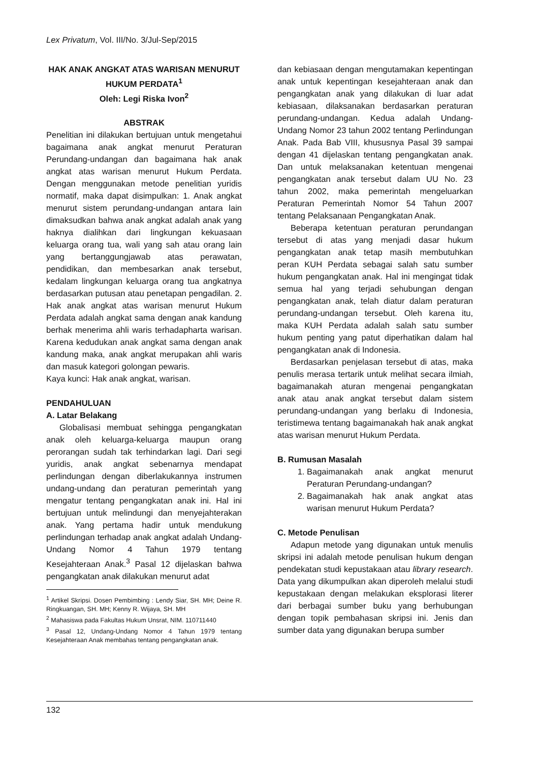Lex Privatum, Vol. III/No. 3/Jul-Sep/2015
HAK ANAK ANGKAT ATAS WARISAN MENURUT
HUKUM PERDATA<sup>1</sup>
Oleh: Legi Riska Ivon<sup>2</sup>
ABSTRAK
Penelitian ini dilakukan bertujuan untuk mengetahui bagaimana anak angkat menurut Peraturan Perundang-undangan dan bagaimana hak anak angkat atas warisan menurut Hukum Perdata. Dengan menggunakan metode penelitian yuridis normatif, maka dapat disimpulkan: 1. Anak angkat menurut sistem perundang-undangan antara lain dimaksudkan bahwa anak angkat adalah anak yang haknya dialihkan dari lingkungan kekuasaan keluarga orang tua, wali yang sah atau orang lain yang bertanggungjawab atas perawatan, pendidikan, dan membesarkan anak tersebut, kedalam lingkungan keluarga orang tua angkatnya berdasarkan putusan atau penetapan pengadilan. 2. Hak anak angkat atas warisan menurut Hukum Perdata adalah angkat sama dengan anak kandung berhak menerima ahli waris terhadapharta warisan. Karena kedudukan anak angkat sama dengan anak kandung maka, anak angkat merupakan ahli waris dan masuk kategori golongan pewaris.
Kaya kunci: Hak anak angkat, warisan.
PENDAHULUAN
A. Latar Belakang
Globalisasi membuat sehingga pengangkatan anak oleh keluarga-keluarga maupun orang perorangan sudah tak terhindarkan lagi. Dari segi yuridis, anak angkat sebenarnya mendapat perlindungan dengan diberlakukannya instrumen undang-undang dan peraturan pemerintah yang mengatur tentang pengangkatan anak ini. Hal ini bertujuan untuk melindungi dan menyejahterakan anak. Yang pertama hadir untuk mendukung perlindungan terhadap anak angkat adalah Undang-Undang Nomor 4 Tahun 1979 tentang Kesejahteraan Anak.<sup>3</sup> Pasal 12 dijelaskan bahwa pengangkatan anak dilakukan menurut adat
<sup>1</sup> Artikel Skripsi. Dosen Pembimbing : Lendy Siar, SH. MH; Deine R. Ringkuangan, SH. MH; Kenny R. Wijaya, SH. MH
<sup>2</sup> Mahasiswa pada Fakultas Hukum Unsrat, NIM. 110711440
<sup>3</sup> Pasal 12, Undang-Undang Nomor 4 Tahun 1979 tentang Kesejahteraan Anak membahas tentang pengangkatan anak.
dan kebiasaan dengan mengutamakan kepentingan anak untuk kepentingan kesejahteraan anak dan pengangkatan anak yang dilakukan di luar adat kebiasaan, dilaksanakan berdasarkan peraturan perundang-undangan. Kedua adalah Undang-Undang Nomor 23 tahun 2002 tentang Perlindungan Anak. Pada Bab VIII, khususnya Pasal 39 sampai dengan 41 dijelaskan tentang pengangkatan anak. Dan untuk melaksanakan ketentuan mengenai pengangkatan anak tersebut dalam UU No. 23 tahun 2002, maka pemerintah mengeluarkan Peraturan Pemerintah Nomor 54 Tahun 2007 tentang Pelaksanaan Pengangkatan Anak.
Beberapa ketentuan peraturan perundangan tersebut di atas yang menjadi dasar hukum pengangkatan anak tetap masih membutuhkan peran KUH Perdata sebagai salah satu sumber hukum pengangkatan anak. Hal ini mengingat tidak semua hal yang terjadi sehubungan dengan pengangkatan anak, telah diatur dalam peraturan perundang-undangan tersebut. Oleh karena itu, maka KUH Perdata adalah salah satu sumber hukum penting yang patut diperhatikan dalam hal pengangkatan anak di Indonesia.
Berdasarkan penjelasan tersebut di atas, maka penulis merasa tertarik untuk melihat secara ilmiah, bagaimanakah aturan mengenai pengangkatan anak atau anak angkat tersebut dalam sistem perundang-undangan yang berlaku di Indonesia, teristimewa tentang bagaimanakah hak anak angkat atas warisan menurut Hukum Perdata.
B. Rumusan Masalah
1. Bagaimanakah anak angkat menurut Peraturan Perundang-undangan?
2. Bagaimanakah hak anak angkat atas warisan menurut Hukum Perdata?
C. Metode Penulisan
Adapun metode yang digunakan untuk menulis skripsi ini adalah metode penulisan hukum dengan pendekatan studi kepustakaan atau library research. Data yang dikumpulkan akan diperoleh melalui studi kepustakaan dengan melakukan eksplorasi literer dari berbagai sumber buku yang berhubungan dengan topik pembahasan skripsi ini. Jenis dan sumber data yang digunakan berupa sumber
132